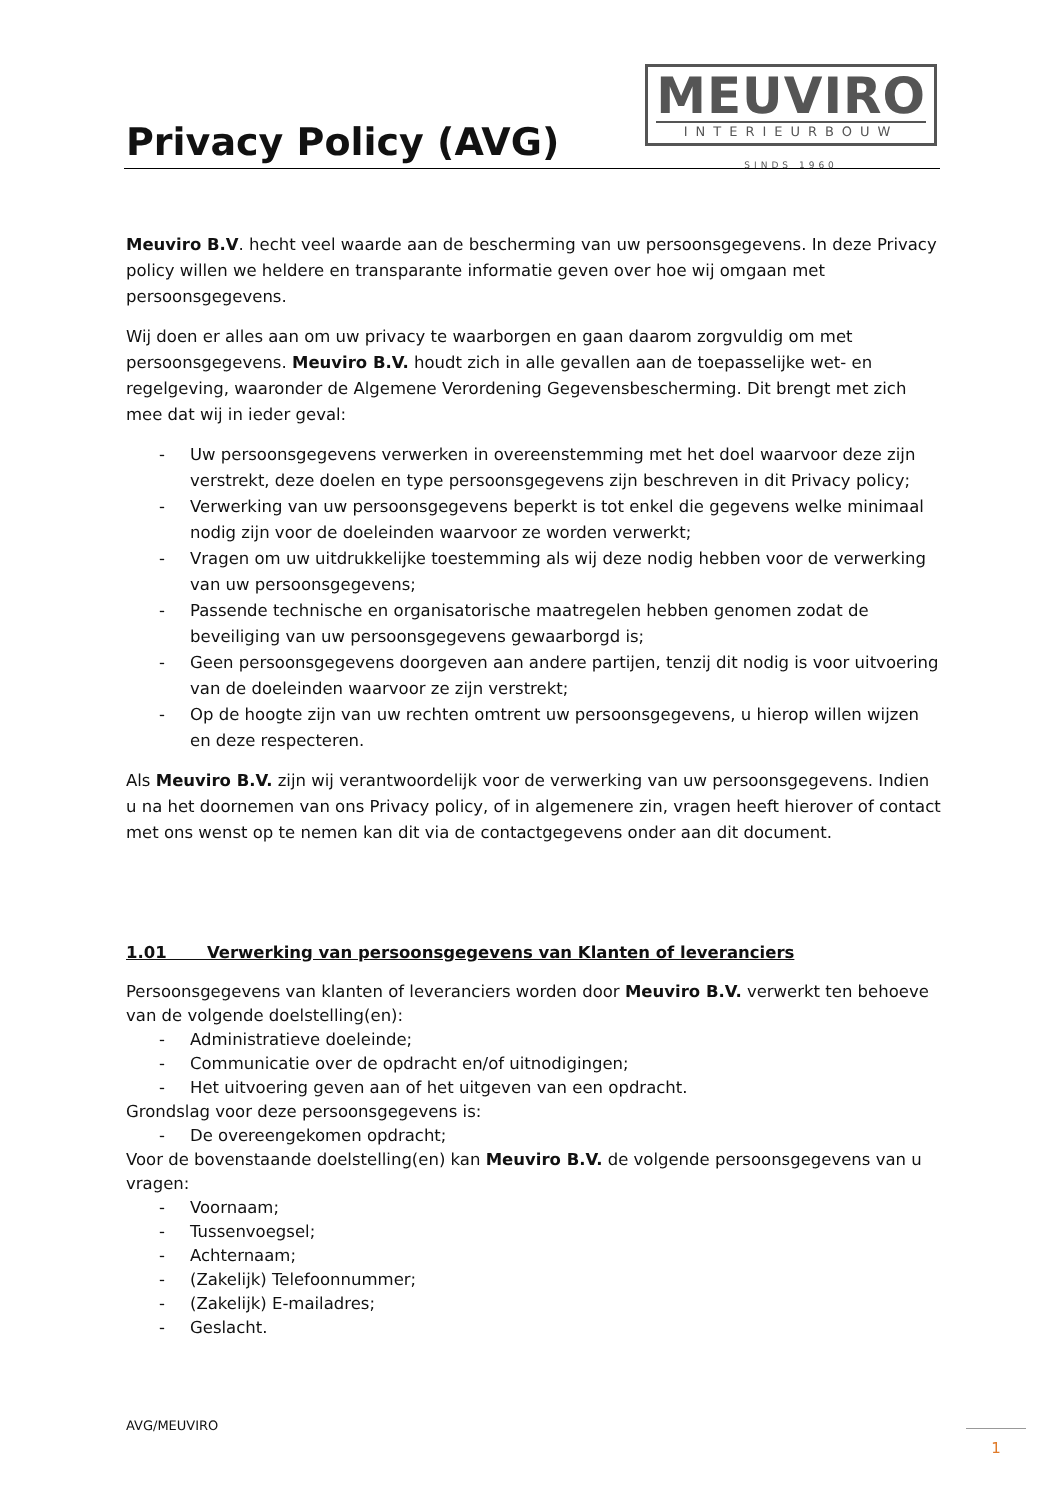Privacy Policy (AVG)
MEUVIRO
INTERIEURBOUW
SINDS 1960
Meuviro B.V. hecht veel waarde aan de bescherming van uw persoonsgegevens. In deze Privacy policy willen we heldere en transparante informatie geven over hoe wij omgaan met persoonsgegevens.
Wij doen er alles aan om uw privacy te waarborgen en gaan daarom zorgvuldig om met persoonsgegevens. Meuviro B.V. houdt zich in alle gevallen aan de toepasselijke wet- en regelgeving, waaronder de Algemene Verordening Gegevensbescherming. Dit brengt met zich mee dat wij in ieder geval:
- Uw persoonsgegevens verwerken in overeenstemming met het doel waarvoor deze zijn verstrekt, deze doelen en type persoonsgegevens zijn beschreven in dit Privacy policy;
- Verwerking van uw persoonsgegevens beperkt is tot enkel die gegevens welke minimaal nodig zijn voor de doeleinden waarvoor ze worden verwerkt;
- Vragen om uw uitdrukkelijke toestemming als wij deze nodig hebben voor de verwerking van uw persoonsgegevens;
- Passende technische en organisatorische maatregelen hebben genomen zodat de beveiliging van uw persoonsgegevens gewaarborgd is;
- Geen persoonsgegevens doorgeven aan andere partijen, tenzij dit nodig is voor uitvoering van de doeleinden waarvoor ze zijn verstrekt;
- Op de hoogte zijn van uw rechten omtrent uw persoonsgegevens, u hierop willen wijzen en deze respecteren.
Als Meuviro B.V. zijn wij verantwoordelijk voor de verwerking van uw persoonsgegevens. Indien u na het doornemen van ons Privacy policy, of in algemenere zin, vragen heeft hierover of contact met ons wenst op te nemen kan dit via de contactgegevens onder aan dit document.
1.01 Verwerking van persoonsgegevens van Klanten of leveranciers
Persoonsgegevens van klanten of leveranciers worden door Meuviro B.V. verwerkt ten behoeve van de volgende doelstelling(en):
- Administratieve doeleinde;
- Communicatie over de opdracht en/of uitnodigingen;
- Het uitvoering geven aan of het uitgeven van een opdracht.
Grondslag voor deze persoonsgegevens is:
- De overeengekomen opdracht;
Voor de bovenstaande doelstelling(en) kan Meuviro B.V. de volgende persoonsgegevens van u vragen:
- Voornaam;
- Tussenvoegsel;
- Achternaam;
- (Zakelijk) Telefoonnummer;
- (Zakelijk) E-mailadres;
- Geslacht.
AVG/MEUVIRO
1